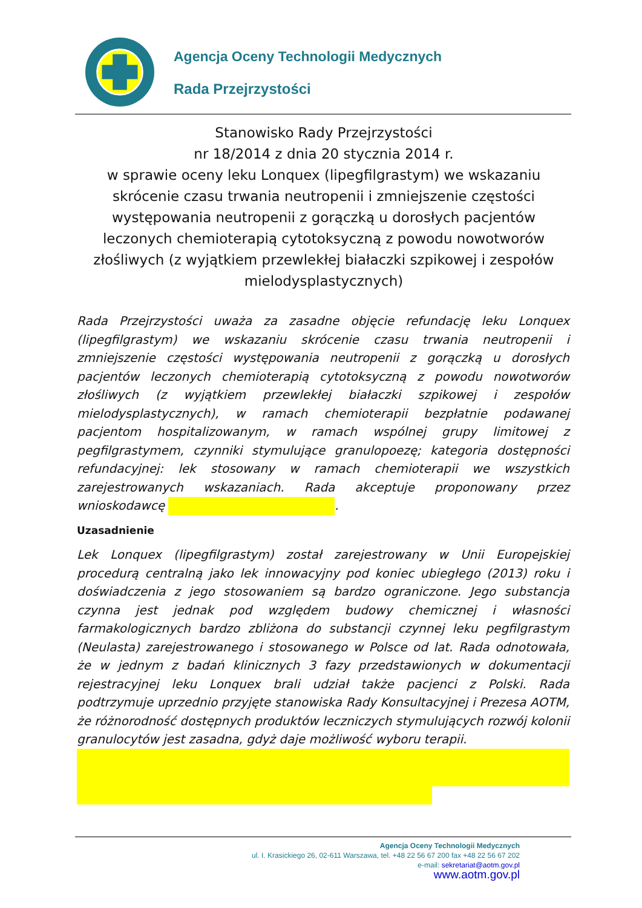Agencja Oceny Technologii Medycznych
Rada Przejrzystości
Stanowisko Rady Przejrzystości
nr 18/2014 z dnia 20 stycznia 2014 r.
w sprawie oceny leku Lonquex (lipegfilgrastym) we wskazaniu skrócenie czasu trwania neutropenii i zmniejszenie częstości występowania neutropenii z gorączką u dorosłych pacjentów leczonych chemioterapią cytotoksyczną z powodu nowotworów złośliwych (z wyjątkiem przewlekłej białaczki szpikowej i zespołów mielodysplastycznych)
Rada Przejrzystości uważa za zasadne objęcie refundację leku Lonquex (lipegfilgrastym) we wskazaniu skrócenie czasu trwania neutropenii i zmniejszenie częstości występowania neutropenii z gorączką u dorosłych pacjentów leczonych chemioterapią cytotoksyczną z powodu nowotworów złośliwych (z wyjątkiem przewlekłej białaczki szpikowej i zespołów mielodysplastycznych), w ramach chemioterapii bezpłatnie podawanej pacjentom hospitalizowanym, w ramach wspólnej grupy limitowej z pegfilgrastymem, czynniki stymulujące granulopoezę; kategoria dostępności refundacyjnej: lek stosowany w ramach chemioterapii we wszystkich zarejestrowanych wskazaniach. Rada akceptuje proponowany przez wnioskodawcę .
Uzasadnienie
Lek Lonquex (lipegfilgrastym) został zarejestrowany w Unii Europejskiej procedurą centralną jako lek innowacyjny pod koniec ubiegłego (2013) roku i doświadczenia z jego stosowaniem są bardzo ograniczone. Jego substancja czynna jest jednak pod względem budowy chemicznej i własności farmakologicznych bardzo zbliżona do substancji czynnej leku pegfilgrastym (Neulasta) zarejestrowanego i stosowanego w Polsce od lat. Rada odnotowała, że w jednym z badań klinicznych 3 fazy przedstawionych w dokumentacji rejestracyjnej leku Lonquex brali udział także pacjenci z Polski. Rada podtrzymuje uprzednio przyjęte stanowiska Rady Konsultacyjnej i Prezesa AOTM, że różnorodność dostępnych produktów leczniczych stymulujących rozwój kolonii granulocytów jest zasadna, gdyż daje możliwość wyboru terapii.
Agencja Oceny Technologii Medycznych
ul. I. Krasickiego 26, 02-611 Warszawa, tel. +48 22 56 67 200 fax +48 22 56 67 202
e-mail: sekretariat@aotm.gov.pl
www.aotm.gov.pl